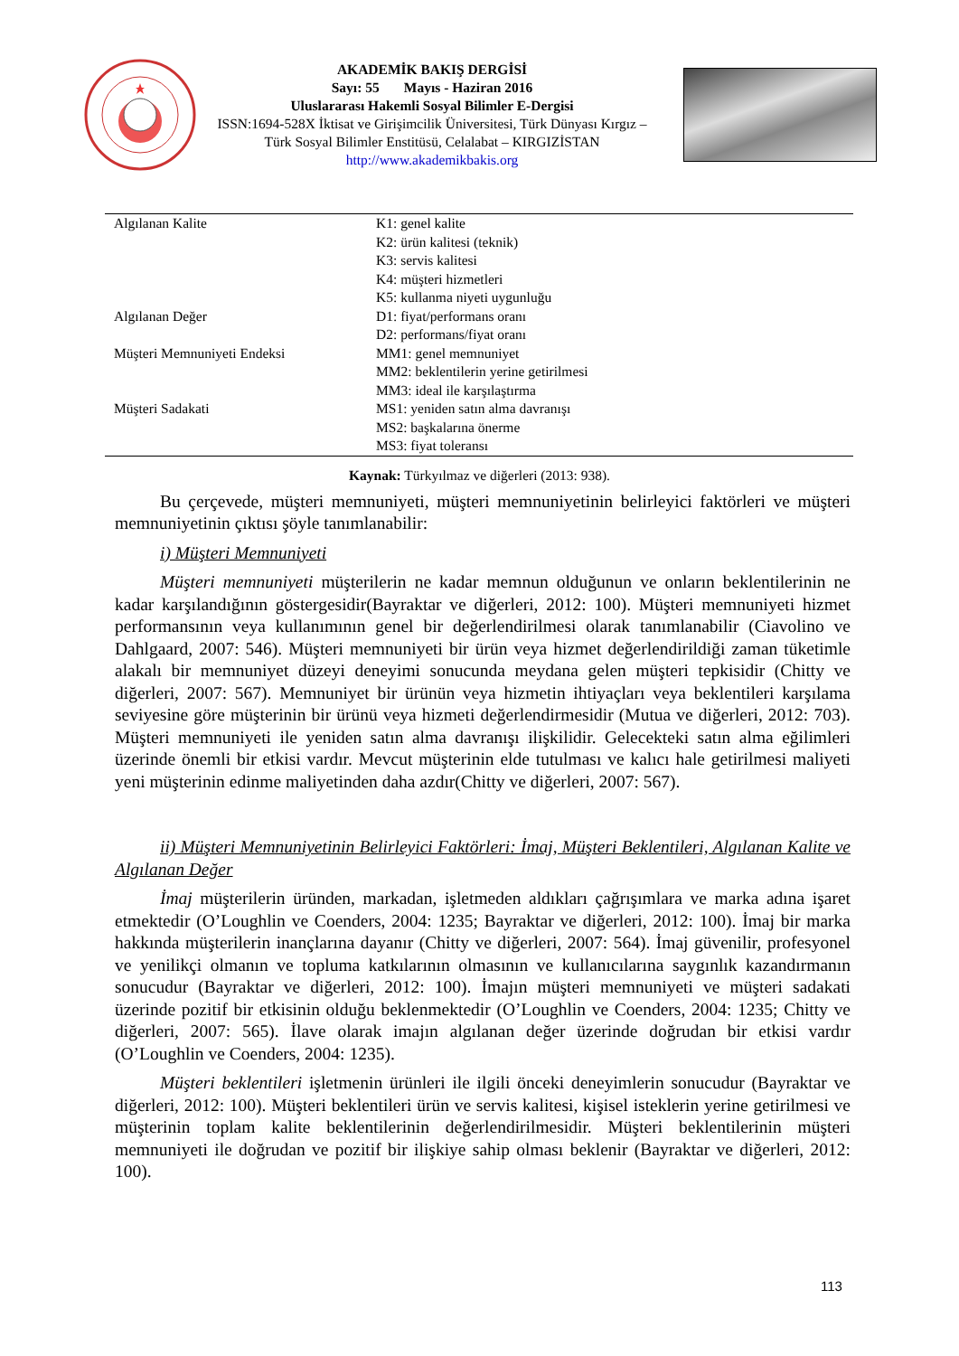AKADEMİK BAKIŞ DERGİSİ
Sayı: 55 Mayıs - Haziran 2016
Uluslararası Hakemli Sosyal Bilimler E-Dergisi
ISSN:1694-528X İktisat ve Girişimcilik Üniversitesi, Türk Dünyası Kırgız – Türk Sosyal Bilimler Enstitüsü, Celalabat – KIRGIZİSTAN
http://www.akademikbakis.org
| Algılanan Kalite | K1: genel kalite K2: ürün kalitesi (teknik) K3: servis kalitesi K4: müşteri hizmetleri K5: kullanma niyeti uygunluğu |
| Algılanan Değer | D1: fiyat/performans oranı D2: performans/fiyat oranı |
| Müşteri Memnuniyeti Endeksi | MM1: genel memnuniyet MM2: beklentilerin yerine getirilmesi MM3: ideal ile karşılaştırma |
| Müşteri Sadakati | MS1: yeniden satın alma davranışı MS2: başkalarına önerme MS3: fiyat toleransı |
Kaynak: Türkyılmaz ve diğerleri (2013: 938).
Bu çerçevede, müşteri memnuniyeti, müşteri memnuniyetinin belirleyici faktörleri ve müşteri memnuniyetinin çıktısı şöyle tanımlanabilir:
i) Müşteri Memnuniyeti
Müşteri memnuniyeti müşterilerin ne kadar memnun olduğunun ve onların beklentilerinin ne kadar karşılandığının göstergesidir(Bayraktar ve diğerleri, 2012: 100). Müşteri memnuniyeti hizmet performansının veya kullanımının genel bir değerlendirilmesi olarak tanımlanabilir (Ciavolino ve Dahlgaard, 2007: 546). Müşteri memnuniyeti bir ürün veya hizmet değerlendirildiği zaman tüketimle alakalı bir memnuniyet düzeyi deneyimi sonucunda meydana gelen müşteri tepkisidir (Chitty ve diğerleri, 2007: 567). Memnuniyet bir ürünün veya hizmetin ihtiyaçları veya beklentileri karşılama seviyesine göre müşterinin bir ürünü veya hizmeti değerlendirmesidir (Mutua ve diğerleri, 2012: 703). Müşteri memnuniyeti ile yeniden satın alma davranışı ilişkilidir. Gelecekteki satın alma eğilimleri üzerinde önemli bir etkisi vardır. Mevcut müşterinin elde tutulması ve kalıcı hale getirilmesi maliyeti yeni müşterinin edinme maliyetinden daha azdır(Chitty ve diğerleri, 2007: 567).
ii) Müşteri Memnuniyetinin Belirleyici Faktörleri: İmaj, Müşteri Beklentileri, Algılanan Kalite ve Algılanan Değer
İmaj müşterilerin üründen, markadan, işletmeden aldıkları çağrışımlara ve marka adına işaret etmektedir (O’Loughlin ve Coenders, 2004: 1235; Bayraktar ve diğerleri, 2012: 100). İmaj bir marka hakkında müşterilerin inançlarına dayanır (Chitty ve diğerleri, 2007: 564). İmaj güvenilir, profesyonel ve yenilikçi olmanın ve topluma katkılarının olmasının ve kullanıcılarına saygınlık kazandırmanın sonucudur (Bayraktar ve diğerleri, 2012: 100). İmajın müşteri memnuniyeti ve müşteri sadakati üzerinde pozitif bir etkisinin olduğu beklenmektedir (O’Loughlin ve Coenders, 2004: 1235; Chitty ve diğerleri, 2007: 565). İlave olarak imajın algılanan değer üzerinde doğrudan bir etkisi vardır (O’Loughlin ve Coenders, 2004: 1235).
Müşteri beklentileri işletmenin ürünleri ile ilgili önceki deneyimlerin sonucudur (Bayraktar ve diğerleri, 2012: 100). Müşteri beklentileri ürün ve servis kalitesi, kişisel isteklerin yerine getirilmesi ve müşterinin toplam kalite beklentilerinin değerlendirilmesidir. Müşteri beklentilerinin müşteri memnuniyeti ile doğrudan ve pozitif bir ilişkiye sahip olması beklenir (Bayraktar ve diğerleri, 2012: 100).
113